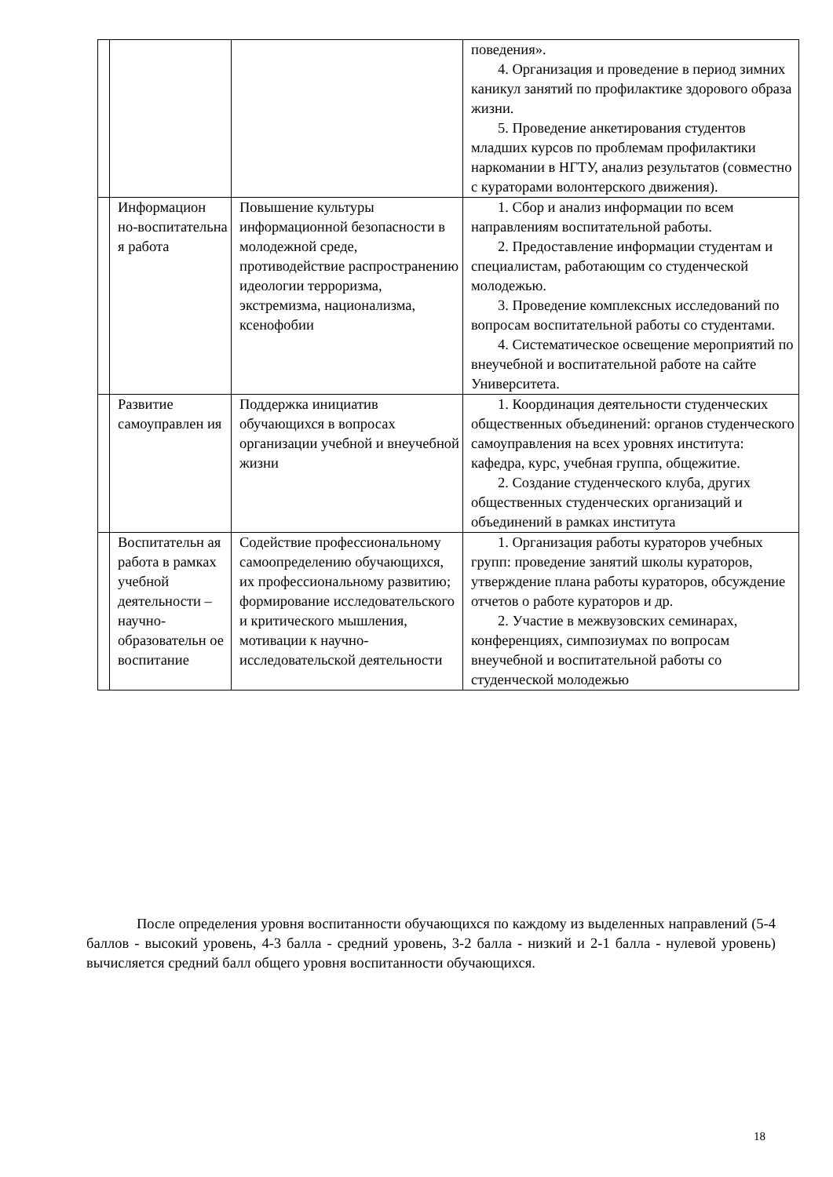| | | | поведения». 4. Организация и проведение в период зимних каникул занятий по профилактике здорового образа жизни. 5. Проведение анкетирования студентов младших курсов по проблемам профилактики наркомании в НГТУ, анализ результатов (совместно с кураторами волонтерского движения). |
| | Информацион но-воспитательна я работа | Повышение культуры информационной безопасности в молодежной среде, противодействие распространению идеологии терроризма, экстремизма, национализма, ксенофобии | 1. Сбор и анализ информации по всем направлениям воспитательной работы. 2. Предоставление информации студентам и специалистам, работающим со студенческой молодежью. 3. Проведение комплексных исследований по вопросам воспитательной работы со студентами. 4. Систематическое освещение мероприятий по внеучебной и воспитательной работе на сайте Университета. |
| | Развитие самоуправлен ия | Поддержка инициатив обучающихся в вопросах организации учебной и внеучебной жизни | 1. Координация деятельности студенческих общественных объединений: органов студенческого самоуправления на всех уровнях института: кафедра, курс, учебная группа, общежитие. 2. Создание студенческого клуба, других общественных студенческих организаций и объединений в рамках института |
| | Воспитательн ая работа в рамках учебной деятельности – научно-образовательн ое воспитание | Содействие профессиональному самоопределению обучающихся, их профессиональному развитию; формирование исследовательского и критического мышления, мотивации к научно-исследовательской деятельности | 1. Организация работы кураторов учебных групп: проведение занятий школы кураторов, утверждение плана работы кураторов, обсуждение отчетов о работе кураторов и др. 2. Участие в межвузовских семинарах, конференциях, симпозиумах по вопросам внеучебной и воспитательной работы со студенческой молодежью |
После определения уровня воспитанности обучающихся по каждому из выделенных направлений (5-4 баллов - высокий уровень, 4-3 балла - средний уровень, 3-2 балла - низкий и 2-1 балла - нулевой уровень) вычисляется средний балл общего уровня воспитанности обучающихся.
18